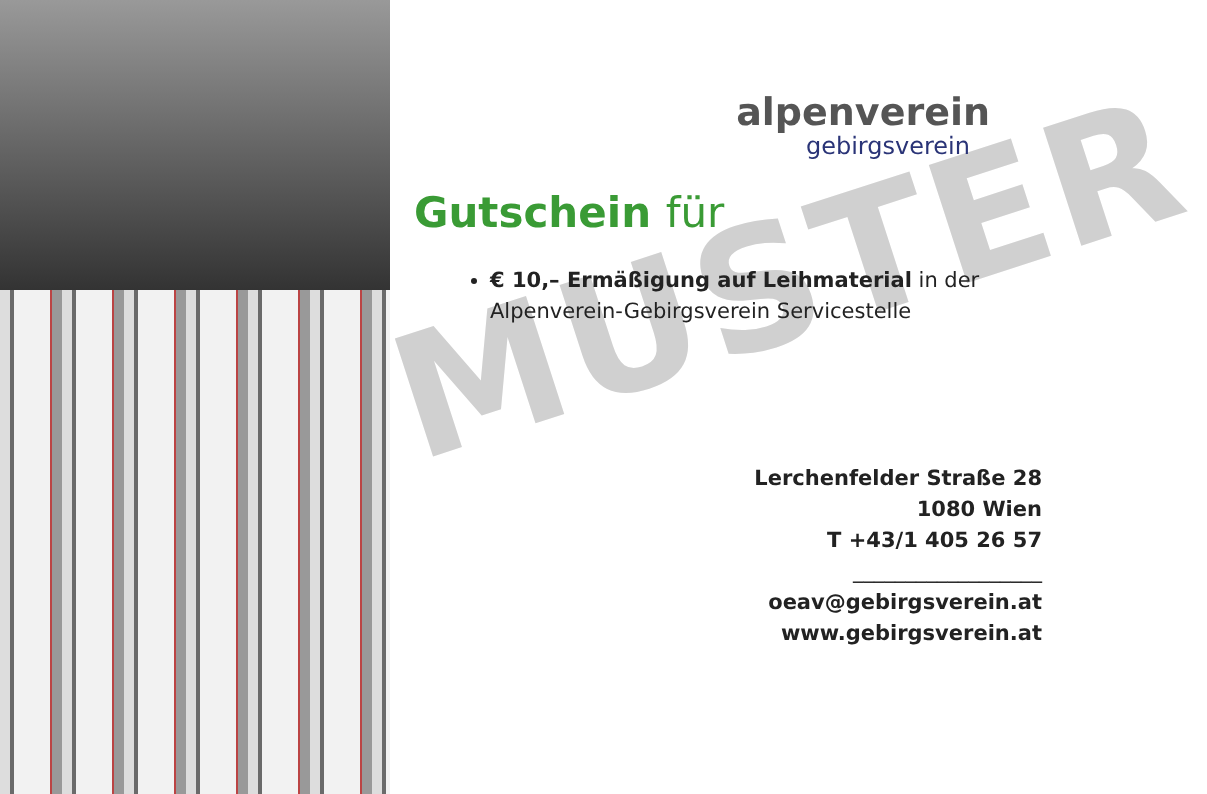MUSTER
alpenverein
gebirgsverein
Gutschein für
€ 10,– Ermäßigung auf Leihmaterial in der Alpenverein-Gebirgsverein Servicestelle
Lerchenfelder Straße 28
1080 Wien
T +43/1 405 26 57
__________________
oeav@gebirgsverein.at
www.gebirgsverein.at